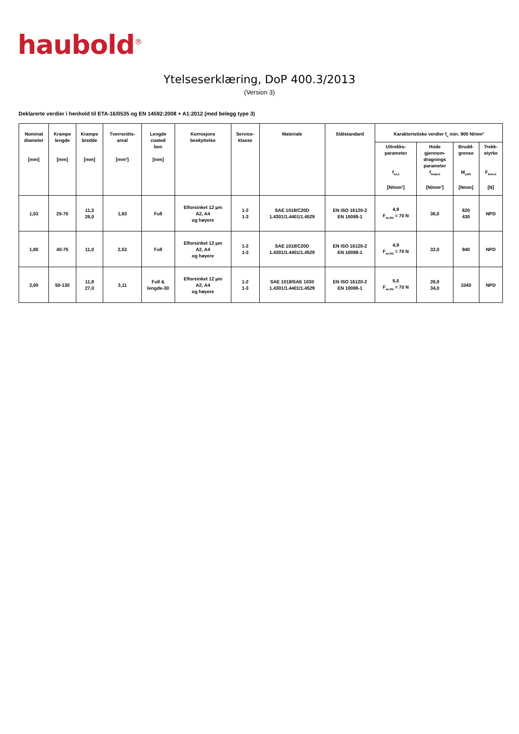haubold<sup>®</sup>
Ytelseserklæring, DoP 400.3/2013
(Version 3)
Deklarerte verdier i henhold til ETA-16/0535 og EN 14592:2008 + A1:2012 (med belegg type 3)
| Nominal diameter [mm] | Krampe lengde [mm] | Krampe bredde [mm] | Tverrsnitts- areal [mm²] | Lengde coated ben [mm] | Korrosjons beskyttelse | Service- klasse | Materiale | Stålstandard | Karakteristiske verdier f<sub>u</sub> min. 900 N/mm² | | | |
| --- | --- | --- | --- | --- | --- | --- | --- | --- | --- | --- | --- | --- |
| | | | | | | | | | Uttrekks- parameter f<sub>ax,k</sub> [N/mm²] | Hode gjennom- dragnings parameter f<sub>head,k</sub> [N/mm²] | Brudd- grense M<sub>y,Rk</sub> [Nmm] | Trekk- styrke F<sub>tens,k</sub> [N] |
| 1,53 | 25-75 | 11,3 26,0 | 1,83 | Full | Elforsinket 12 µm A2, A4 og høyere | 1-2 1-3 | SAE 1018/C20D 1.4301/1.4401/1.4529 | EN ISO 16120-2 EN 10088-1 | 4,9 F<sub>ax,Rd</sub> = 70 N | 36,0 | 620 430 | NPD |
| 1,80 | 40-75 | 11,0 | 2,53 | Full | Elforsinket 12 µm A2, A4 og høyere | 1-2 1-3 | SAE 1018/C20D 1.4301/1.4401/1.4529 | EN ISO 16120-2 EN 10088-1 | 4,9 F<sub>ax,Rd</sub> = 70 N | 32,0 | 940 | NPD |
| 2,00 | 50-130 | 11,8 27,0 | 3,11 | Full & lengde-30 | Elforsinket 12 µm A2, A4 og høyere | 1-2 1-3 | SAE 1018/SAE 1030 1.4301/1.4401/1.4529 | EN ISO 16120-2 EN 10088-1 | 5,5 F<sub>ax,Rd</sub> = 70 N | 26,0 34,0 | 1040 | NPD |